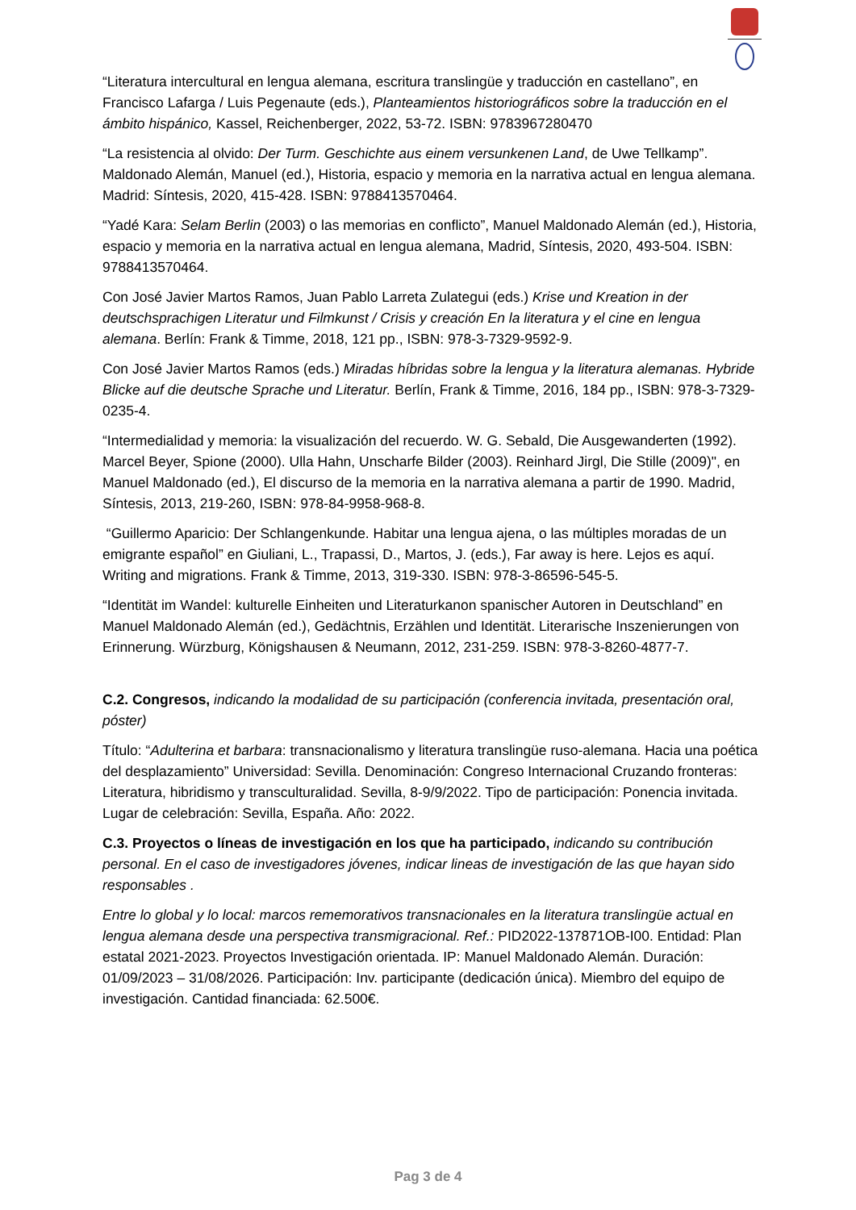“Literatura intercultural en lengua alemana, escritura translingüe y traducción en castellano”, en Francisco Lafarga / Luis Pegenaute (eds.), Planteamientos historiográficos sobre la traducción en el ámbito hispánico, Kassel, Reichenberger, 2022, 53-72. ISBN: 9783967280470
“La resistencia al olvido: Der Turm. Geschichte aus einem versunkenen Land, de Uwe Tellkamp”. Maldonado Alemán, Manuel (ed.), Historia, espacio y memoria en la narrativa actual en lengua alemana. Madrid: Síntesis, 2020, 415-428. ISBN: 9788413570464.
“Yadé Kara: Selam Berlin (2003) o las memorias en conflicto”, Manuel Maldonado Alemán (ed.), Historia, espacio y memoria en la narrativa actual en lengua alemana, Madrid, Síntesis, 2020, 493-504. ISBN: 9788413570464.
Con José Javier Martos Ramos, Juan Pablo Larreta Zulategui (eds.) Krise und Kreation in der deutschsprachigen Literatur und Filmkunst / Crisis y creación En la literatura y el cine en lengua alemana. Berlín: Frank & Timme, 2018, 121 pp., ISBN: 978-3-7329-9592-9.
Con José Javier Martos Ramos (eds.) Miradas híbridas sobre la lengua y la literatura alemanas. Hybride Blicke auf die deutsche Sprache und Literatur. Berlín, Frank & Timme, 2016, 184 pp., ISBN: 978-3-7329-0235-4.
“Intermedialidad y memoria: la visualización del recuerdo. W. G. Sebald, Die Ausgewanderten (1992). Marcel Beyer, Spione (2000). Ulla Hahn, Unscharfe Bilder (2003). Reinhard Jirgl, Die Stille (2009)", en Manuel Maldonado (ed.), El discurso de la memoria en la narrativa alemana a partir de 1990. Madrid, Síntesis, 2013, 219-260, ISBN: 978-84-9958-968-8.
“Guillermo Aparicio: Der Schlangenkunde. Habitar una lengua ajena, o las múltiples moradas de un emigrante español” en Giuliani, L., Trapassi, D., Martos, J. (eds.), Far away is here. Lejos es aquí. Writing and migrations. Frank & Timme, 2013, 319-330. ISBN: 978-3-86596-545-5.
“Identität im Wandel: kulturelle Einheiten und Literaturkanon spanischer Autoren in Deutschland” en Manuel Maldonado Alemán (ed.), Gedächtnis, Erzählen und Identität. Literarische Inszenierungen von Erinnerung. Würzburg, Königshausen & Neumann, 2012, 231-259. ISBN: 978-3-8260-4877-7.
C.2. Congresos, indicando la modalidad de su participación (conferencia invitada, presentación oral, póster)
Título: “Adulterina et barbara: transnacionalismo y literatura translingüe ruso-alemana. Hacia una poética del desplazamiento” Universidad: Sevilla. Denominación: Congreso Internacional Cruzando fronteras: Literatura, hibridismo y transculturalidad. Sevilla, 8-9/9/2022. Tipo de participación: Ponencia invitada. Lugar de celebración: Sevilla, España. Año: 2022.
C.3. Proyectos o líneas de investigación en los que ha participado, indicando su contribución personal. En el caso de investigadores jóvenes, indicar lineas de investigación de las que hayan sido responsables .
Entre lo global y lo local: marcos rememorativos transnacionales en la literatura translingüe actual en lengua alemana desde una perspectiva transmigracional. Ref.: PID2022-137871OB-I00. Entidad: Plan estatal 2021-2023. Proyectos Investigación orientada. IP: Manuel Maldonado Alemán. Duración: 01/09/2023 – 31/08/2026. Participación: Inv. participante (dedicación única). Miembro del equipo de investigación. Cantidad financiada: 62.500€.
Pag 3 de 4